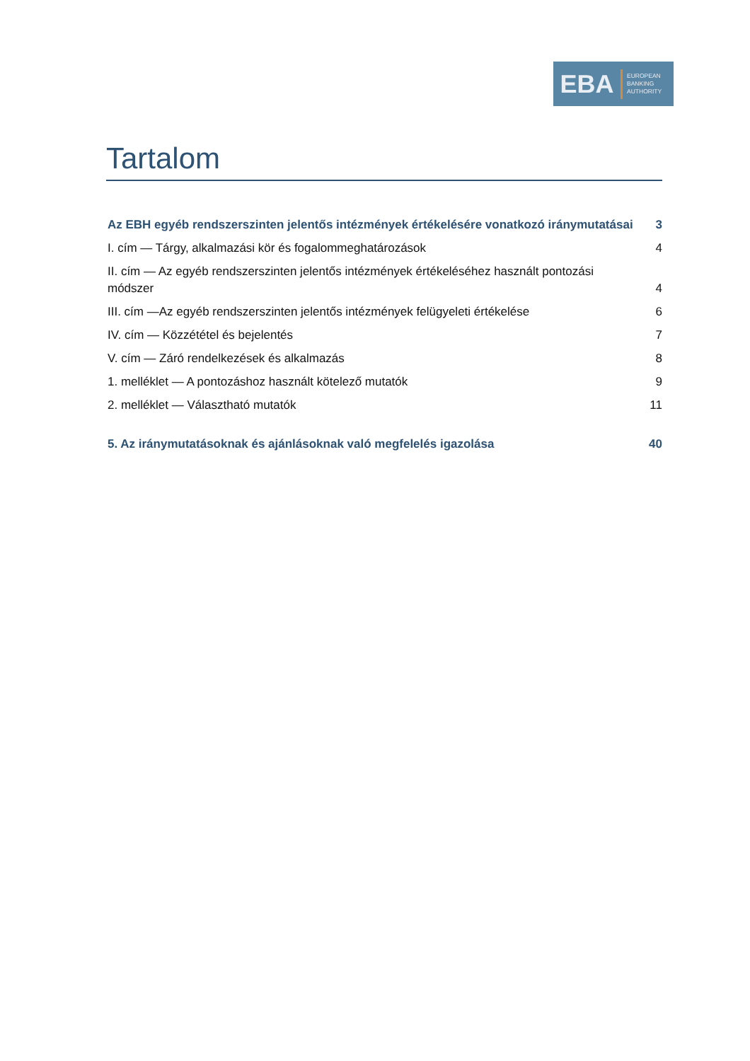EBA
EUROPEAN
BANKING
AUTHORITY
Tartalom
Az EBH egyéb rendszerszinten jelentős intézmények értékelésére vonatkozó iránymutatásai 3
I. cím — Tárgy, alkalmazási kör és fogalommeghatározások 4
II. cím — Az egyéb rendszerszinten jelentős intézmények értékeléséhez használt pontozási módszer 4
III. cím —Az egyéb rendszerszinten jelentős intézmények felügyeleti értékelése 6
IV. cím — Közzététel és bejelentés 7
V. cím — Záró rendelkezések és alkalmazás 8
1. melléklet — A pontozáshoz használt kötelező mutatók 9
2. melléklet — Választható mutatók 11
5. Az iránymutatásoknak és ajánlásoknak való megfelelés igazolása 40